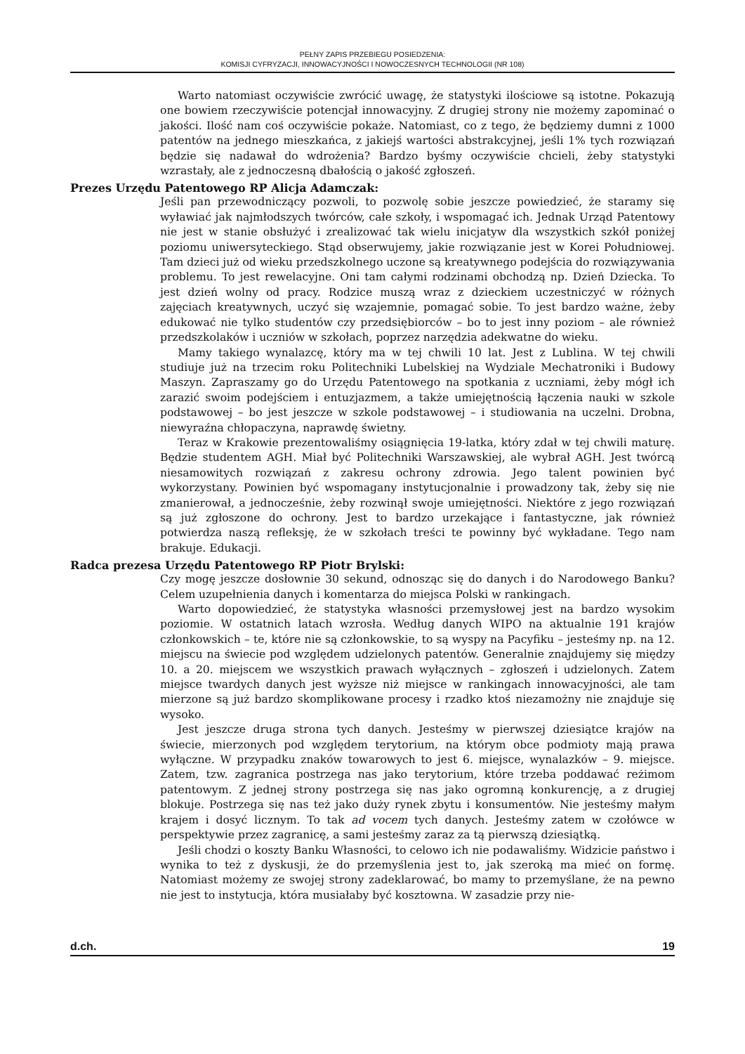PEŁNY ZAPIS PRZEBIEGU POSIEDZENIA:
KOMISJI CYFRYZACJI, INNOWACYJNOŚCI I NOWOCZESNYCH TECHNOLOGII (NR 108)
Warto natomiast oczywiście zwrócić uwagę, że statystyki ilościowe są istotne. Pokazują one bowiem rzeczywiście potencjał innowacyjny. Z drugiej strony nie możemy zapominać o jakości. Ilość nam coś oczywiście pokaże. Natomiast, co z tego, że będziemy dumni z 1000 patentów na jednego mieszkańca, z jakiejś wartości abstrakcyjnej, jeśli 1% tych rozwiązań będzie się nadawał do wdrożenia? Bardzo byśmy oczywiście chcieli, żeby statystyki wzrastały, ale z jednoczesną dbałością o jakość zgłoszeń.
Prezes Urzędu Patentowego RP Alicja Adamczak:
Jeśli pan przewodniczący pozwoli, to pozwolę sobie jeszcze powiedzieć, że staramy się wyławiać jak najmłodszych twórców, całe szkoły, i wspomagać ich. Jednak Urząd Patentowy nie jest w stanie obsłużyć i zrealizować tak wielu inicjatyw dla wszystkich szkół poniżej poziomu uniwersyteckiego. Stąd obserwujemy, jakie rozwiązanie jest w Korei Południowej. Tam dzieci już od wieku przedszkolnego uczone są kreatywnego podejścia do rozwiązywania problemu. To jest rewelacyjne. Oni tam całymi rodzinami obchodzą np. Dzień Dziecka. To jest dzień wolny od pracy. Rodzice muszą wraz z dzieckiem uczestniczyć w różnych zajęciach kreatywnych, uczyć się wzajemnie, pomagać sobie. To jest bardzo ważne, żeby edukować nie tylko studentów czy przedsiębiorców – bo to jest inny poziom – ale również przedszkolaków i uczniów w szkołach, poprzez narzędzia adekwatne do wieku.
Mamy takiego wynalazcę, który ma w tej chwili 10 lat. Jest z Lublina. W tej chwili studiuje już na trzecim roku Politechniki Lubelskiej na Wydziale Mechatroniki i Budowy Maszyn. Zapraszamy go do Urzędu Patentowego na spotkania z uczniami, żeby mógł ich zarazić swoim podejściem i entuzjazmem, a także umiejętnością łączenia nauki w szkole podstawowej – bo jest jeszcze w szkole podstawowej – i studiowania na uczelni. Drobna, niewyraźna chłopaczyna, naprawdę świetny.
Teraz w Krakowie prezentowaliśmy osiągnięcia 19-latka, który zdał w tej chwili maturę. Będzie studentem AGH. Miał być Politechniki Warszawskiej, ale wybrał AGH. Jest twórcą niesamowitych rozwiązań z zakresu ochrony zdrowia. Jego talent powinien być wykorzystany. Powinien być wspomagany instytucjonalnie i prowadzony tak, żeby się nie zmanierował, a jednocześnie, żeby rozwinął swoje umiejętności. Niektóre z jego rozwiązań są już zgłoszone do ochrony. Jest to bardzo urzekające i fantastyczne, jak również potwierdza naszą refleksję, że w szkołach treści te powinny być wykładane. Tego nam brakuje. Edukacji.
Radca prezesa Urzędu Patentowego RP Piotr Brylski:
Czy mogę jeszcze dosłownie 30 sekund, odnosząc się do danych i do Narodowego Banku? Celem uzupełnienia danych i komentarza do miejsca Polski w rankingach.
Warto dopowiedzieć, że statystyka własności przemysłowej jest na bardzo wysokim poziomie. W ostatnich latach wzrosła. Według danych WIPO na aktualnie 191 krajów członkowskich – te, które nie są członkowskie, to są wyspy na Pacyfiku – jesteśmy np. na 12. miejscu na świecie pod względem udzielonych patentów. Generalnie znajdujemy się między 10. a 20. miejscem we wszystkich prawach wyłącznych – zgłoszeń i udzielonych. Zatem miejsce twardych danych jest wyższe niż miejsce w rankingach innowacyjności, ale tam mierzone są już bardzo skomplikowane procesy i rzadko ktoś niezamożny nie znajduje się wysoko.
Jest jeszcze druga strona tych danych. Jesteśmy w pierwszej dziesiątce krajów na świecie, mierzonych pod względem terytorium, na którym obce podmioty mają prawa wyłączne. W przypadku znaków towarowych to jest 6. miejsce, wynalazków – 9. miejsce. Zatem, tzw. zagranica postrzega nas jako terytorium, które trzeba poddawać reżimom patentowym. Z jednej strony postrzega się nas jako ogromną konkurencję, a z drugiej blokuje. Postrzega się nas też jako duży rynek zbytu i konsumentów. Nie jesteśmy małym krajem i dosyć licznym. To tak ad vocem tych danych. Jesteśmy zatem w czołówce w perspektywie przez zagranicę, a sami jesteśmy zaraz za tą pierwszą dziesiątką.
Jeśli chodzi o koszty Banku Własności, to celowo ich nie podawaliśmy. Widzicie państwo i wynika to też z dyskusji, że do przemyślenia jest to, jak szeroką ma mieć on formę. Natomiast możemy ze swojej strony zadeklarować, bo mamy to przemyślane, że na pewno nie jest to instytucja, która musiałaby być kosztowna. W zasadzie przy nie-
d.ch. 19